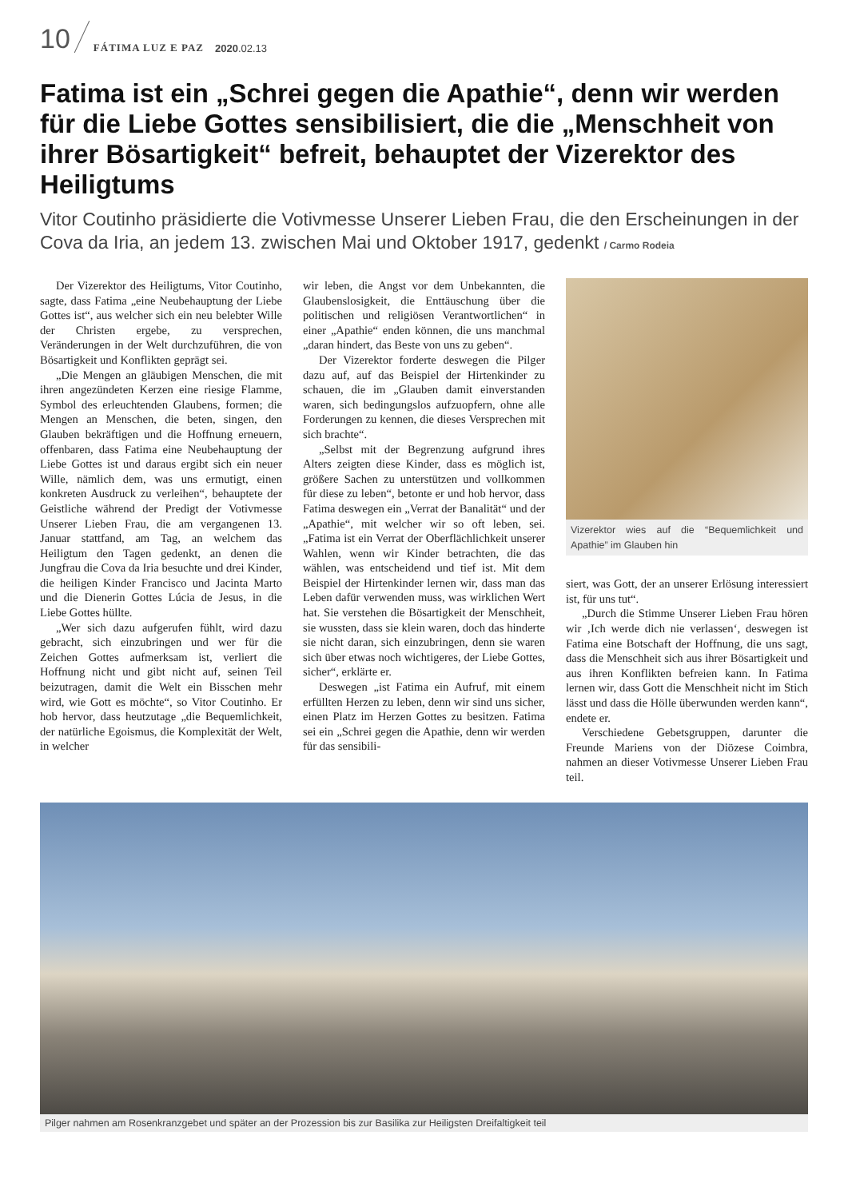10 FÁTIMA LUZ E PAZ 2020.02.13
Fatima ist ein „Schrei gegen die Apathie“, denn wir werden für die Liebe Gottes sensibilisiert, die die „Menschheit von ihrer Bösartigkeit“ befreit, behauptet der Vizerektor des Heiligtums
Vitor Coutinho präsidierte die Votivmesse Unserer Lieben Frau, die den Erscheinungen in der Cova da Iria, an jedem 13. zwischen Mai und Oktober 1917, gedenkt / Carmo Rodeia
Der Vizerektor des Heiligtums, Vitor Coutinho, sagte, dass Fatima „eine Neubehauptung der Liebe Gottes ist“, aus welcher sich ein neu belebter Wille der Christen ergebe, zu versprechen, Veränderungen in der Welt durchzuführen, die von Bösartigkeit und Konflikten geprägt sei.
„Die Mengen an gläubigen Menschen, die mit ihren angezündeten Kerzen eine riesige Flamme, Symbol des erleuchtenden Glaubens, formen; die Mengen an Menschen, die beten, singen, den Glauben bekräftigen und die Hoffnung erneuern, offenbaren, dass Fatima eine Neubehauptung der Liebe Gottes ist und daraus ergibt sich ein neuer Wille, nämlich dem, was uns ermutigt, einen konkreten Ausdruck zu verleihen“, behauptete der Geistliche während der Predigt der Votivmesse Unserer Lieben Frau, die am vergangenen 13. Januar stattfand, am Tag, an welchem das Heiligtum den Tagen gedenkt, an denen die Jungfrau die Cova da Iria besuchte und drei Kinder, die heiligen Kinder Francisco und Jacinta Marto und die Dienerin Gottes Lúcia de Jesus, in die Liebe Gottes hüllte.
„Wer sich dazu aufgerufen fühlt, wird dazu gebracht, sich einzubringen und wer für die Zeichen Gottes aufmerksam ist, verliert die Hoffnung nicht und gibt nicht auf, seinen Teil beizutragen, damit die Welt ein Bisschen mehr wird, wie Gott es möchte“, so Vitor Coutinho. Er hob hervor, dass heutzutage „die Bequemlichkeit, der natürliche Egoismus, die Komplexität der Welt, in welcher
wir leben, die Angst vor dem Unbekannten, die Glaubenslosigkeit, die Enttäuschung über die politischen und religiösen Verantwortlichen“ in einer „Apathie“ enden können, die uns manchmal „daran hindert, das Beste von uns zu geben“.
Der Vizerektor forderte deswegen die Pilger dazu auf, auf das Beispiel der Hirtenkinder zu schauen, die im „Glauben damit einverstanden waren, sich bedingungslos aufzuopfern, ohne alle Forderungen zu kennen, die dieses Versprechen mit sich brachte“.
„Selbst mit der Begrenzung aufgrund ihres Alters zeigten diese Kinder, dass es möglich ist, größere Sachen zu unterstützen und vollkommen für diese zu leben“, betonte er und hob hervor, dass Fatima deswegen ein „Verrat der Banalität“ und der „Apathie“, mit welcher wir so oft leben, sei. „Fatima ist ein Verrat der Oberflächlichkeit unserer Wahlen, wenn wir Kinder betrachten, die das wählen, was entscheidend und tief ist. Mit dem Beispiel der Hirtenkinder lernen wir, dass man das Leben dafür verwenden muss, was wirklichen Wert hat. Sie verstehen die Bösartigkeit der Menschheit, sie wussten, dass sie klein waren, doch das hinderte sie nicht daran, sich einzubringen, denn sie waren sich über etwas noch wichtigeres, der Liebe Gottes, sicher“, erklärte er.
Deswegen „ist Fatima ein Aufruf, mit einem erfüllten Herzen zu leben, denn wir sind uns sicher, einen Platz im Herzen Gottes zu besitzen. Fatima sei ein „Schrei gegen die Apathie, denn wir werden für das sensibili-
Vizerektor wies auf die “Bequemlichkeit und Apathie” im Glauben hin
siert, was Gott, der an unserer Erlösung interessiert ist, für uns tut“.
„Durch die Stimme Unserer Lieben Frau hören wir ‚Ich werde dich nie verlassen‘, deswegen ist Fatima eine Botschaft der Hoffnung, die uns sagt, dass die Menschheit sich aus ihrer Bösartigkeit und aus ihren Konflikten befreien kann. In Fatima lernen wir, dass Gott die Menschheit nicht im Stich lässt und dass die Hölle überwunden werden kann“, endete er.
Verschiedene Gebetsgruppen, darunter die Freunde Mariens von der Diözese Coimbra, nahmen an dieser Votivmesse Unserer Lieben Frau teil.
Pilger nahmen am Rosenkranzgebet und später an der Prozession bis zur Basilika zur Heiligsten Dreifaltigkeit teil